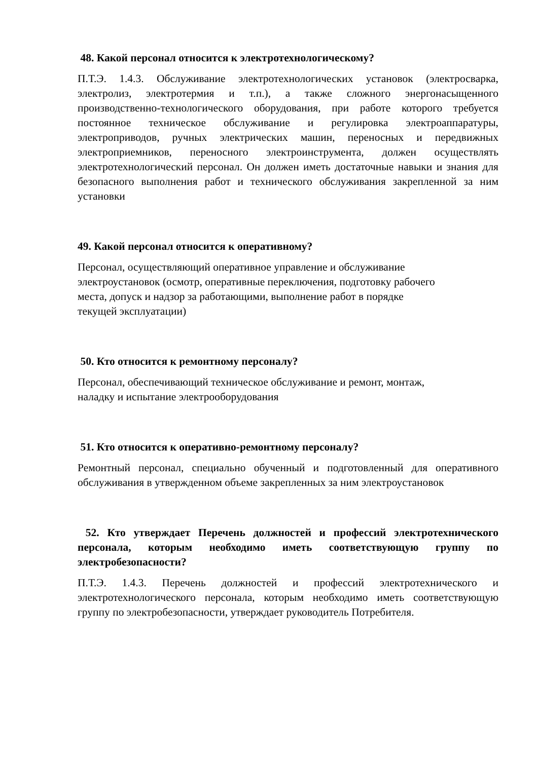48. Какой персонал относится к электротехнологическому?
П.Т.Э. 1.4.3. Обслуживание электротехнологических установок (электросварка, электролиз, электротермия и т.п.), а также сложного энергонасыщенного производственно-технологического оборудования, при работе которого требуется постоянное техническое обслуживание и регулировка электроаппаратуры, электроприводов, ручных электрических машин, переносных и передвижных электроприемников, переносного электроинструмента, должен осуществлять электротехнологический персонал. Он должен иметь достаточные навыки и знания для безопасного выполнения работ и технического обслуживания закрепленной за ним установки
49. Какой персонал относится к оперативному?
Персонал, осуществляющий оперативное управление и обслуживание
электроустановок (осмотр, оперативные переключения, подготовку рабочего
места, допуск и надзор за работающими, выполнение работ в порядке
текущей эксплуатации)
50. Кто относится к ремонтному персоналу?
Персонал, обеспечивающий техническое обслуживание и ремонт, монтаж,
наладку и испытание электрооборудования
51. Кто относится к оперативно-ремонтному персоналу?
Ремонтный персонал, специально обученный и подготовленный для оперативного обслуживания в утвержденном объеме закрепленных за ним электроустановок
52. Кто утверждает Перечень должностей и профессий электротехнического персонала, которым необходимо иметь соответствующую группу по электробезопасности?
П.Т.Э. 1.4.3. Перечень должностей и профессий электротехнического и электротехнологического персонала, которым необходимо иметь соответствующую группу по электробезопасности, утверждает руководитель Потребителя.